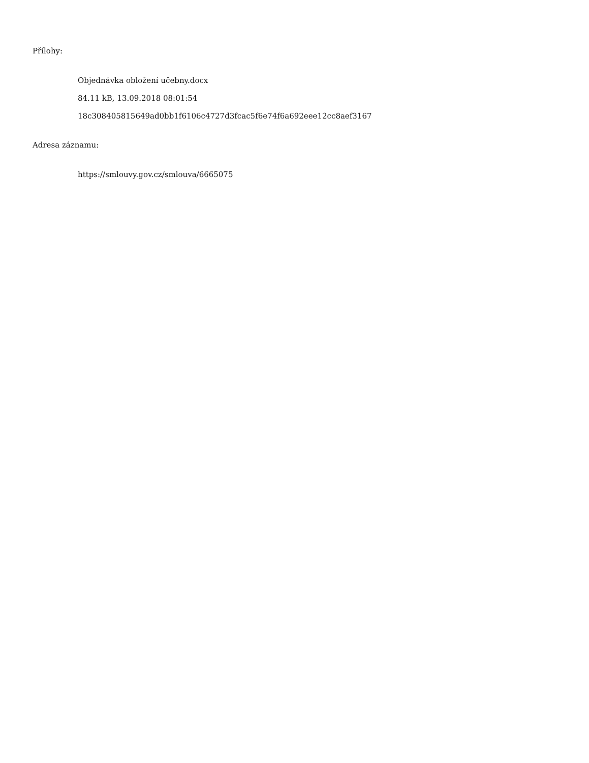Přílohy:
Objednávka obložení učebny.docx
84.11 kB, 13.09.2018 08:01:54
18c308405815649ad0bb1f6106c4727d3fcac5f6e74f6a692eee12cc8aef3167
Adresa záznamu:
https://smlouvy.gov.cz/smlouva/6665075